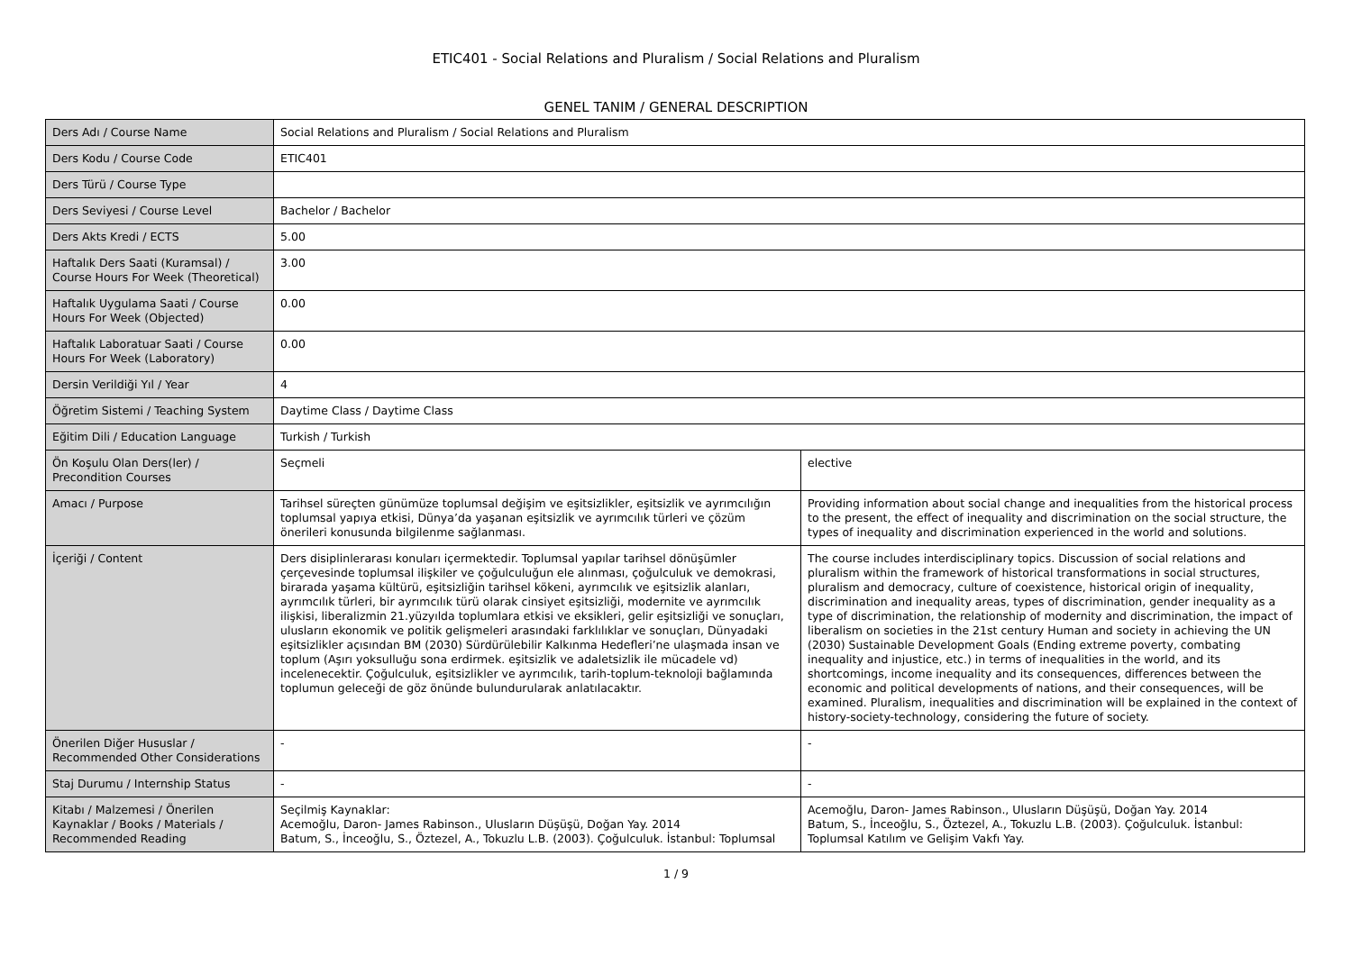ETIC401 - Social Relations and Pluralism / Social Relations and Pluralism
GENEL TANIM / GENERAL DESCRIPTION
| Ders Adı / Course Name | Social Relations and Pluralism / Social Relations and Pluralism | |
| Ders Kodu / Course Code | ETIC401 | |
| Ders Türü / Course Type | | |
| Ders Seviyesi / Course Level | Bachelor / Bachelor | |
| Ders Akts Kredi / ECTS | 5.00 | |
| Haftalık Ders Saati (Kuramsal) / Course Hours For Week (Theoretical) | 3.00 | |
| Haftalık Uygulama Saati / Course Hours For Week (Objected) | 0.00 | |
| Haftalık Laboratuar Saati / Course Hours For Week (Laboratory) | 0.00 | |
| Dersin Verildiği Yıl / Year | 4 | |
| Öğretim Sistemi / Teaching System | Daytime Class / Daytime Class | |
| Eğitim Dili / Education Language | Turkish / Turkish | |
| Ön Koşulu Olan Ders(ler) / Precondition Courses | Seçmeli | elective |
| Amacı / Purpose | Tarihsel süreçten günümüze toplumsal değişim ve eşitsizlikler, eşitsizlik ve ayrımcılığın toplumsal yapıya etkisi, Dünya’da yaşanan eşitsizlik ve ayrımcılık türleri ve çözüm önerileri konusunda bilgilenme sağlanması. | Providing information about social change and inequalities from the historical process to the present, the effect of inequality and discrimination on the social structure, the types of inequality and discrimination experienced in the world and solutions. |
| İçeriği / Content | Ders disiplinlerarası konuları içermektedir. Toplumsal yapılar tarihsel dönüşümler çerçevesinde toplumsal ilişkiler ve çoğulculuğun ele alınması, çoğulculuk ve demokrasi, birarada yaşama kültürü, eşitsizliğin tarihsel kökeni, ayrımcılık ve eşitsizlik alanları, ayrımcılık türleri, bir ayrımcılık türü olarak cinsiyet eşitsizliği, modernite ve ayrımcılık ilişkisi, liberalizmin 21.yüzyılda toplumlara etkisi ve eksikleri, gelir eşitsizliği ve sonuçları, ulusların ekonomik ve politik gelişmeleri arasındaki farklılıklar ve sonuçları, Dünyadaki eşitsizlikler açısından BM (2030) Sürdürülebilir Kalkınma Hedefleri’ne ulaşmada insan ve toplum (Aşırı yoksulluğu sona erdirmek. eşitsizlik ve adaletsizlik ile mücadele vd) incelenecektir. Çoğulculuk, eşitsizlikler ve ayrımcılık, tarih-toplum-teknoloji bağlamında toplumun geleceği de göz önünde bulundurularak anlatılacaktır. | The course includes interdisciplinary topics. Discussion of social relations and pluralism within the framework of historical transformations in social structures, pluralism and democracy, culture of coexistence, historical origin of inequality, discrimination and inequality areas, types of discrimination, gender inequality as a type of discrimination, the relationship of modernity and discrimination, the impact of liberalism on societies in the 21st century Human and society in achieving the UN (2030) Sustainable Development Goals (Ending extreme poverty, combating inequality and injustice, etc.) in terms of inequalities in the world, and its shortcomings, income inequality and its consequences, differences between the economic and political developments of nations, and their consequences, will be examined. Pluralism, inequalities and discrimination will be explained in the context of history-society-technology, considering the future of society. |
| Önerilen Diğer Hususlar / Recommended Other Considerations | - | - |
| Staj Durumu / Internship Status | - | - |
| Kitabı / Malzemesi / Önerilen Kaynaklar / Books / Materials / Recommended Reading | Seçilmiş Kaynaklar: Acemoğlu, Daron- James Rabinson., Ulusların Düşüşü, Doğan Yay. 2014 Batum, S., İnceoğlu, S., Öztezel, A., Tokuzlu L.B. (2003). Çoğulculuk. İstanbul: Toplumsal | Acemoğlu, Daron- James Rabinson., Ulusların Düşüşü, Doğan Yay. 2014 Batum, S., İnceoğlu, S., Öztezel, A., Tokuzlu L.B. (2003). Çoğulculuk. İstanbul: Toplumsal Katılım ve Gelişim Vakfı Yay. |
1 / 9